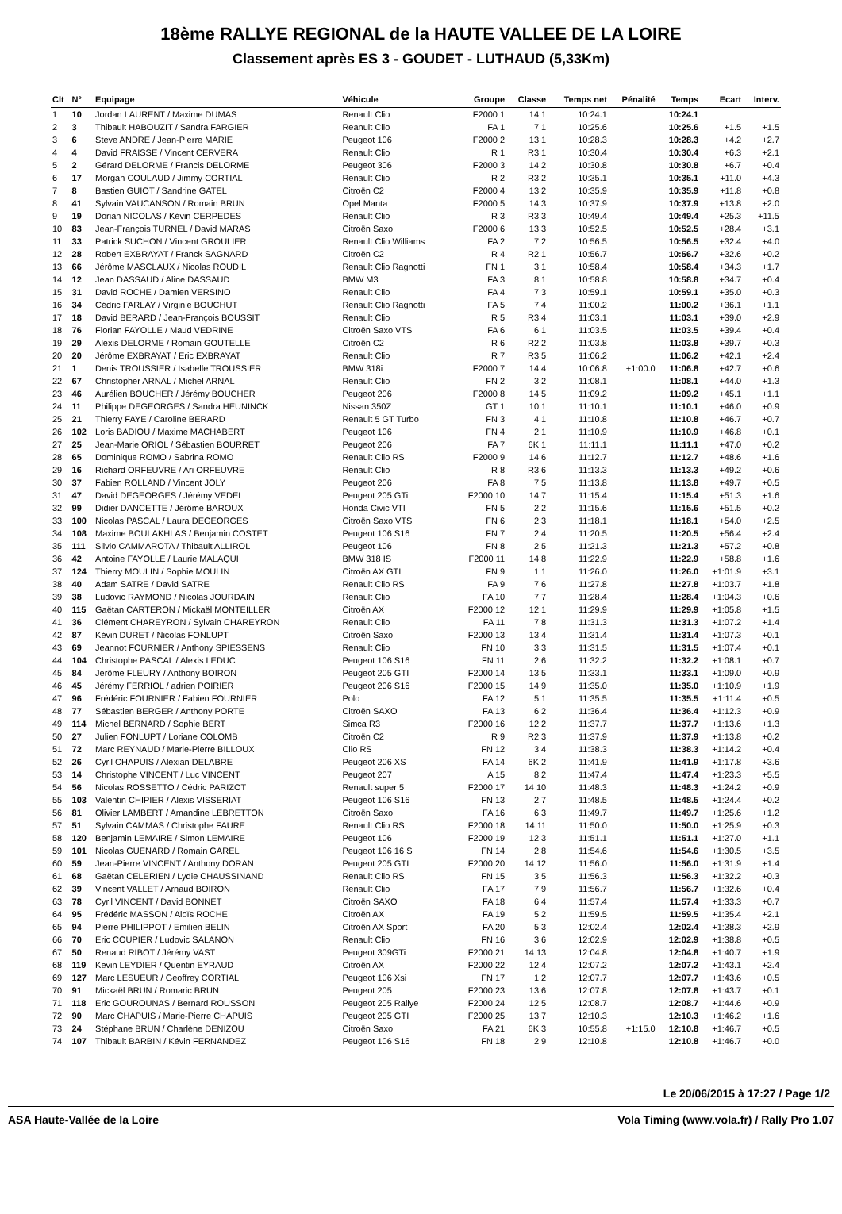18ème RALLYE REGIONAL de la HAUTE VALLEE DE LA LOIRE
Classement après ES 3 - GOUDET - LUTHAUD (5,33Km)
| Clt | N° | Equipage | Véhicule | Groupe | Classe | Temps net | Pénalité | Temps | Ecart | Interv. |
| --- | --- | --- | --- | --- | --- | --- | --- | --- | --- | --- |
| 1 | 10 | Jordan LAURENT / Maxime DUMAS | Renault Clio | F2000 1 | 14 1 | 10:24.1 | | 10:24.1 | | |
| 2 | 3 | Thibault HABOUZIT / Sandra FARGIER | Reanult Clio | FA 1 | 7 1 | 10:25.6 | | 10:25.6 | +1.5 | +1.5 |
| 3 | 6 | Steve ANDRE / Jean-Pierre MARIE | Peugeot 106 | F2000 2 | 13 1 | 10:28.3 | | 10:28.3 | +4.2 | +2.7 |
| 4 | 4 | David FRAISSE / Vincent CERVERA | Renault Clio | R 1 | R3 1 | 10:30.4 | | 10:30.4 | +6.3 | +2.1 |
| 5 | 2 | Gérard DELORME / Francis DELORME | Peugeot 306 | F2000 3 | 14 2 | 10:30.8 | | 10:30.8 | +6.7 | +0.4 |
| 6 | 17 | Morgan COULAUD / Jimmy CORTIAL | Renault Clio | R 2 | R3 2 | 10:35.1 | | 10:35.1 | +11.0 | +4.3 |
| 7 | 8 | Bastien GUIOT / Sandrine GATEL | Citroën C2 | F2000 4 | 13 2 | 10:35.9 | | 10:35.9 | +11.8 | +0.8 |
| 8 | 41 | Sylvain VAUCANSON / Romain BRUN | Opel Manta | F2000 5 | 14 3 | 10:37.9 | | 10:37.9 | +13.8 | +2.0 |
| 9 | 19 | Dorian NICOLAS / Kévin CERPEDES | Renault Clio | R 3 | R3 3 | 10:49.4 | | 10:49.4 | +25.3 | +11.5 |
| 10 | 83 | Jean-François TURNEL / David MARAS | Citroën Saxo | F2000 6 | 13 3 | 10:52.5 | | 10:52.5 | +28.4 | +3.1 |
| 11 | 33 | Patrick SUCHON / Vincent GROULIER | Renault Clio Williams | FA 2 | 7 2 | 10:56.5 | | 10:56.5 | +32.4 | +4.0 |
| 12 | 28 | Robert EXBRAYAT / Franck SAGNARD | Citroën C2 | R 4 | R2 1 | 10:56.7 | | 10:56.7 | +32.6 | +0.2 |
| 13 | 66 | Jérôme MASCLAUX / Nicolas ROUDIL | Renault Clio Ragnotti | FN 1 | 3 1 | 10:58.4 | | 10:58.4 | +34.3 | +1.7 |
| 14 | 12 | Jean DASSAUD / Aline DASSAUD | BMW M3 | FA 3 | 8 1 | 10:58.8 | | 10:58.8 | +34.7 | +0.4 |
| 15 | 31 | David ROCHE / Damien VERSINO | Renault Clio | FA 4 | 7 3 | 10:59.1 | | 10:59.1 | +35.0 | +0.3 |
| 16 | 34 | Cédric FARLAY / Virginie BOUCHUT | Renault Clio Ragnotti | FA 5 | 7 4 | 11:00.2 | | 11:00.2 | +36.1 | +1.1 |
| 17 | 18 | David BERARD / Jean-François BOUSSIT | Renault Clio | R 5 | R3 4 | 11:03.1 | | 11:03.1 | +39.0 | +2.9 |
| 18 | 76 | Florian FAYOLLE / Maud VEDRINE | Citroën Saxo VTS | FA 6 | 6 1 | 11:03.5 | | 11:03.5 | +39.4 | +0.4 |
| 19 | 29 | Alexis DELORME / Romain GOUTELLE | Citroën C2 | R 6 | R2 2 | 11:03.8 | | 11:03.8 | +39.7 | +0.3 |
| 20 | 20 | Jérôme EXBRAYAT / Eric EXBRAYAT | Renault Clio | R 7 | R3 5 | 11:06.2 | | 11:06.2 | +42.1 | +2.4 |
| 21 | 1 | Denis TROUSSIER / Isabelle TROUSSIER | BMW 318i | F2000 7 | 14 4 | 10:06.8 | +1:00.0 | 11:06.8 | +42.7 | +0.6 |
| 22 | 67 | Christopher ARNAL / Michel ARNAL | Renault Clio | FN 2 | 3 2 | 11:08.1 | | 11:08.1 | +44.0 | +1.3 |
| 23 | 46 | Aurélien BOUCHER / Jérémy BOUCHER | Peugeot 206 | F2000 8 | 14 5 | 11:09.2 | | 11:09.2 | +45.1 | +1.1 |
| 24 | 11 | Philippe DEGEORGES / Sandra HEUNINCK | Nissan 350Z | GT 1 | 10 1 | 11:10.1 | | 11:10.1 | +46.0 | +0.9 |
| 25 | 21 | Thierry FAYE / Caroline BERARD | Renault 5 GT Turbo | FN 3 | 4 1 | 11:10.8 | | 11:10.8 | +46.7 | +0.7 |
| 26 | 102 | Loris BADIOU / Maxime MACHABERT | Peugeot 106 | FN 4 | 2 1 | 11:10.9 | | 11:10.9 | +46.8 | +0.1 |
| 27 | 25 | Jean-Marie ORIOL / Sébastien BOURRET | Peugeot 206 | FA 7 | 6K 1 | 11:11.1 | | 11:11.1 | +47.0 | +0.2 |
| 28 | 65 | Dominique ROMO / Sabrina ROMO | Renault Clio RS | F2000 9 | 14 6 | 11:12.7 | | 11:12.7 | +48.6 | +1.6 |
| 29 | 16 | Richard ORFEUVRE / Ari ORFEUVRE | Renault Clio | R 8 | R3 6 | 11:13.3 | | 11:13.3 | +49.2 | +0.6 |
| 30 | 37 | Fabien ROLLAND / Vincent JOLY | Peugeot 206 | FA 8 | 7 5 | 11:13.8 | | 11:13.8 | +49.7 | +0.5 |
| 31 | 47 | David DEGEORGES / Jérémy VEDEL | Peugeot 205 GTi | F2000 10 | 14 7 | 11:15.4 | | 11:15.4 | +51.3 | +1.6 |
| 32 | 99 | Didier DANCETTE / Jérôme BAROUX | Honda Civic VTI | FN 5 | 2 2 | 11:15.6 | | 11:15.6 | +51.5 | +0.2 |
| 33 | 100 | Nicolas PASCAL / Laura DEGEORGES | Citroën Saxo VTS | FN 6 | 2 3 | 11:18.1 | | 11:18.1 | +54.0 | +2.5 |
| 34 | 108 | Maxime BOULAKHLAS / Benjamin COSTET | Peugeot 106 S16 | FN 7 | 2 4 | 11:20.5 | | 11:20.5 | +56.4 | +2.4 |
| 35 | 111 | Silvio CAMMAROTA / Thibault ALLIROL | Peugeot 106 | FN 8 | 2 5 | 11:21.3 | | 11:21.3 | +57.2 | +0.8 |
| 36 | 42 | Antoine FAYOLLE / Laurie MALAQUI | BMW 318 IS | F2000 11 | 14 8 | 11:22.9 | | 11:22.9 | +58.8 | +1.6 |
| 37 | 124 | Thierry MOULIN / Sophie MOULIN | Citroën AX GTI | FN 9 | 1 1 | 11:26.0 | | 11:26.0 | +1:01.9 | +3.1 |
| 38 | 40 | Adam SATRE / David SATRE | Renault Clio RS | FA 9 | 7 6 | 11:27.8 | | 11:27.8 | +1:03.7 | +1.8 |
| 39 | 38 | Ludovic RAYMOND / Nicolas JOURDAIN | Renault Clio | FA 10 | 7 7 | 11:28.4 | | 11:28.4 | +1:04.3 | +0.6 |
| 40 | 115 | Gaëtan CARTERON / Mickaël MONTEILLER | Citroën AX | F2000 12 | 12 1 | 11:29.9 | | 11:29.9 | +1:05.8 | +1.5 |
| 41 | 36 | Clément CHAREYRON / Sylvain CHAREYRON | Renault Clio | FA 11 | 7 8 | 11:31.3 | | 11:31.3 | +1:07.2 | +1.4 |
| 42 | 87 | Kévin DURET / Nicolas FONLUPT | Citroën Saxo | F2000 13 | 13 4 | 11:31.4 | | 11:31.4 | +1:07.3 | +0.1 |
| 43 | 69 | Jeannot FOURNIER / Anthony SPIESSENS | Renault Clio | FN 10 | 3 3 | 11:31.5 | | 11:31.5 | +1:07.4 | +0.1 |
| 44 | 104 | Christophe PASCAL / Alexis LEDUC | Peugeot 106 S16 | FN 11 | 2 6 | 11:32.2 | | 11:32.2 | +1:08.1 | +0.7 |
| 45 | 84 | Jérôme FLEURY / Anthony BOIRON | Peugeot 205 GTI | F2000 14 | 13 5 | 11:33.1 | | 11:33.1 | +1:09.0 | +0.9 |
| 46 | 45 | Jérémy FERRIOL / adrien POIRIER | Peugeot 206 S16 | F2000 15 | 14 9 | 11:35.0 | | 11:35.0 | +1:10.9 | +1.9 |
| 47 | 96 | Frédéric FOURNIER / Fabien FOURNIER | Polo | FA 12 | 5 1 | 11:35.5 | | 11:35.5 | +1:11.4 | +0.5 |
| 48 | 77 | Sébastien BERGER / Anthony PORTE | Citroën SAXO | FA 13 | 6 2 | 11:36.4 | | 11:36.4 | +1:12.3 | +0.9 |
| 49 | 114 | Michel BERNARD / Sophie BERT | Simca R3 | F2000 16 | 12 2 | 11:37.7 | | 11:37.7 | +1:13.6 | +1.3 |
| 50 | 27 | Julien FONLUPT / Loriane COLOMB | Citroën C2 | R 9 | R2 3 | 11:37.9 | | 11:37.9 | +1:13.8 | +0.2 |
| 51 | 72 | Marc REYNAUD / Marie-Pierre BILLOUX | Clio RS | FN 12 | 3 4 | 11:38.3 | | 11:38.3 | +1:14.2 | +0.4 |
| 52 | 26 | Cyril CHAPUIS / Alexian DELABRE | Peugeot 206 XS | FA 14 | 6K 2 | 11:41.9 | | 11:41.9 | +1:17.8 | +3.6 |
| 53 | 14 | Christophe VINCENT / Luc VINCENT | Peugeot 207 | A 15 | 8 2 | 11:47.4 | | 11:47.4 | +1:23.3 | +5.5 |
| 54 | 56 | Nicolas ROSSETTO / Cédric PARIZOT | Renault super 5 | F2000 17 | 14 10 | 11:48.3 | | 11:48.3 | +1:24.2 | +0.9 |
| 55 | 103 | Valentin CHIPIER / Alexis VISSERIAT | Peugeot 106 S16 | FN 13 | 2 7 | 11:48.5 | | 11:48.5 | +1:24.4 | +0.2 |
| 56 | 81 | Olivier LAMBERT / Amandine LEBRETTON | Citroën Saxo | FA 16 | 6 3 | 11:49.7 | | 11:49.7 | +1:25.6 | +1.2 |
| 57 | 51 | Sylvain CAMMAS / Christophe FAURE | Renault Clio RS | F2000 18 | 14 11 | 11:50.0 | | 11:50.0 | +1:25.9 | +0.3 |
| 58 | 120 | Benjamin LEMAIRE / Simon LEMAIRE | Peugeot 106 | F2000 19 | 12 3 | 11:51.1 | | 11:51.1 | +1:27.0 | +1.1 |
| 59 | 101 | Nicolas GUENARD / Romain GAREL | Peugeot 106 16 S | FN 14 | 2 8 | 11:54.6 | | 11:54.6 | +1:30.5 | +3.5 |
| 60 | 59 | Jean-Pierre VINCENT / Anthony DORAN | Peugeot 205 GTI | F2000 20 | 14 12 | 11:56.0 | | 11:56.0 | +1:31.9 | +1.4 |
| 61 | 68 | Gaëtan CELERIEN / Lydie CHAUSSINAND | Renault Clio RS | FN 15 | 3 5 | 11:56.3 | | 11:56.3 | +1:32.2 | +0.3 |
| 62 | 39 | Vincent VALLET / Arnaud BOIRON | Renault Clio | FA 17 | 7 9 | 11:56.7 | | 11:56.7 | +1:32.6 | +0.4 |
| 63 | 78 | Cyril VINCENT / David BONNET | Citroën SAXO | FA 18 | 6 4 | 11:57.4 | | 11:57.4 | +1:33.3 | +0.7 |
| 64 | 95 | Frédéric MASSON / Aloïs ROCHE | Citroën AX | FA 19 | 5 2 | 11:59.5 | | 11:59.5 | +1:35.4 | +2.1 |
| 65 | 94 | Pierre PHILIPPOT / Emilien BELIN | Citroën AX Sport | FA 20 | 5 3 | 12:02.4 | | 12:02.4 | +1:38.3 | +2.9 |
| 66 | 70 | Eric COUPIER / Ludovic SALANON | Renault Clio | FN 16 | 3 6 | 12:02.9 | | 12:02.9 | +1:38.8 | +0.5 |
| 67 | 50 | Renaud RIBOT / Jérémy VAST | Peugeot 309GTi | F2000 21 | 14 13 | 12:04.8 | | 12:04.8 | +1:40.7 | +1.9 |
| 68 | 119 | Kevin LEYDIER / Quentin EYRAUD | Citroën AX | F2000 22 | 12 4 | 12:07.2 | | 12:07.2 | +1:43.1 | +2.4 |
| 69 | 127 | Marc LESUEUR / Geoffrey CORTIAL | Peugeot 106 Xsi | FN 17 | 1 2 | 12:07.7 | | 12:07.7 | +1:43.6 | +0.5 |
| 70 | 91 | Mickaël BRUN / Romaric BRUN | Peugeot 205 | F2000 23 | 13 6 | 12:07.8 | | 12:07.8 | +1:43.7 | +0.1 |
| 71 | 118 | Eric GOUROUNAS / Bernard ROUSSON | Peugeot 205 Rallye | F2000 24 | 12 5 | 12:08.7 | | 12:08.7 | +1:44.6 | +0.9 |
| 72 | 90 | Marc CHAPUIS / Marie-Pierre CHAPUIS | Peugeot 205 GTI | F2000 25 | 13 7 | 12:10.3 | | 12:10.3 | +1:46.2 | +1.6 |
| 73 | 24 | Stéphane BRUN / Charlène DENIZOU | Citroën Saxo | FA 21 | 6K 3 | 10:55.8 | +1:15.0 | 12:10.8 | +1:46.7 | +0.5 |
| 74 | 107 | Thibault BARBIN / Kévin FERNANDEZ | Peugeot 106 S16 | FN 18 | 2 9 | 12:10.8 | | 12:10.8 | +1:46.7 | +0.0 |
Le 20/06/2015 à 17:27 / Page 1/2
ASA Haute-Vallée de la Loire Vola Timing (www.vola.fr) / Rally Pro 1.07